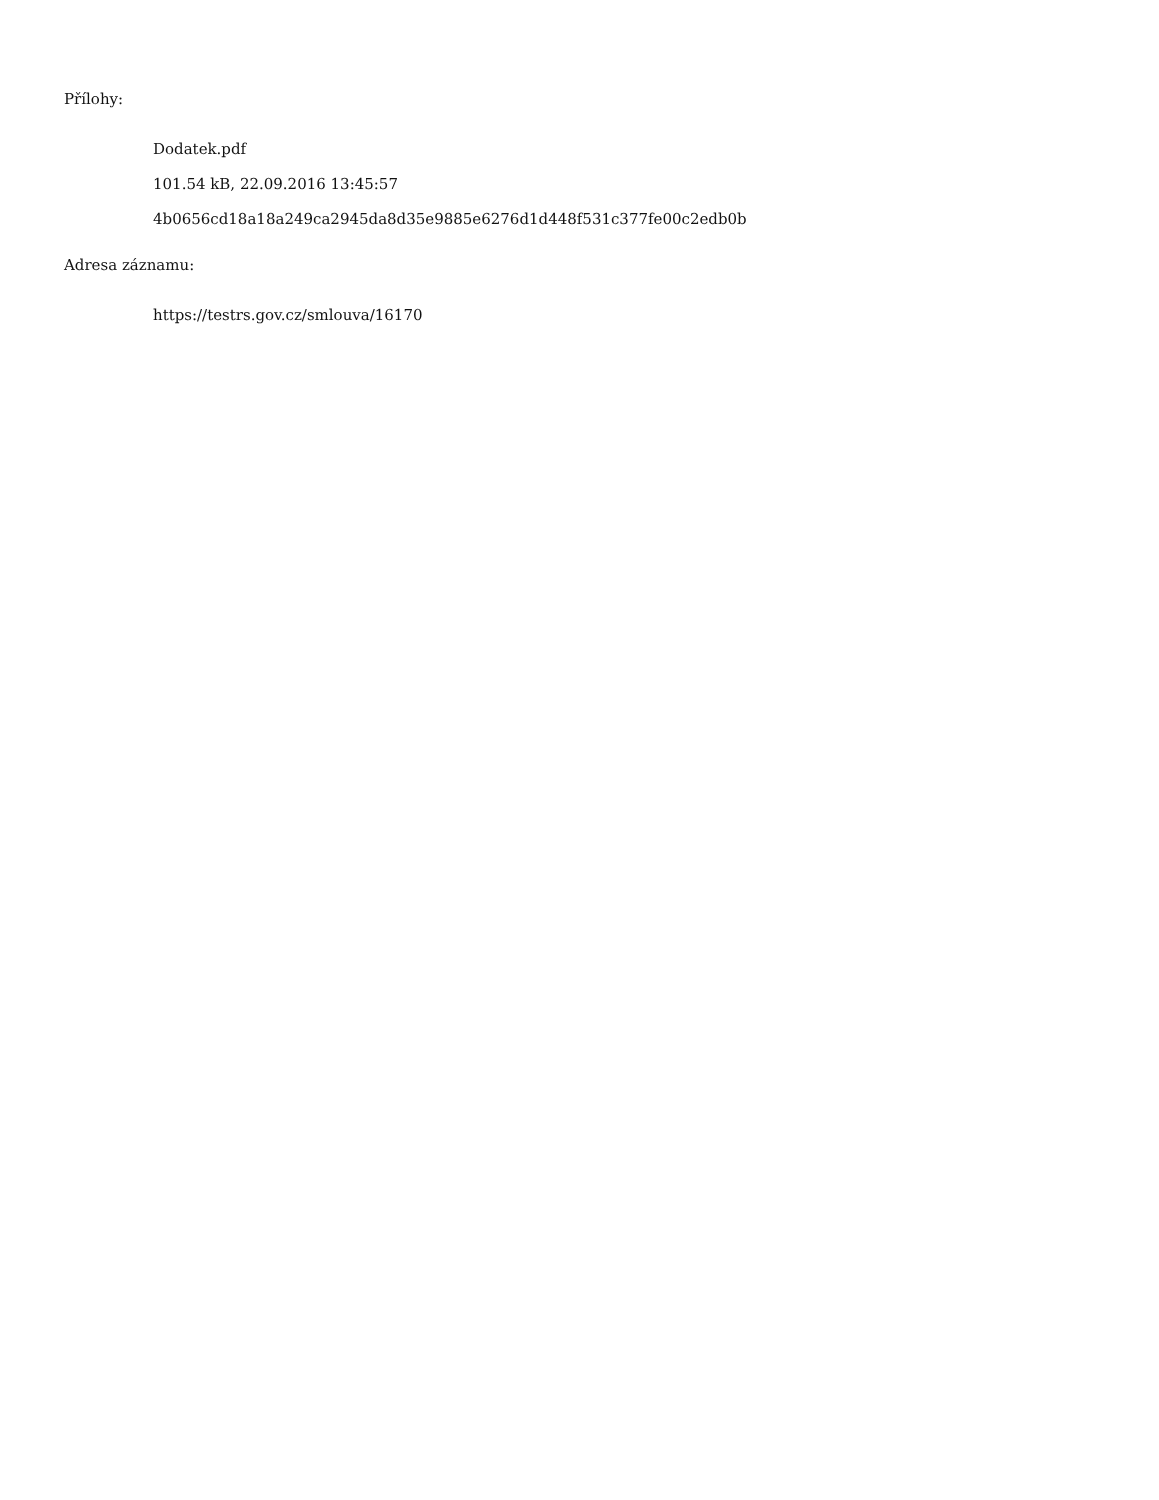Přílohy:
Dodatek.pdf
101.54 kB, 22.09.2016 13:45:57
4b0656cd18a18a249ca2945da8d35e9885e6276d1d448f531c377fe00c2edb0b
Adresa záznamu:
https://testrs.gov.cz/smlouva/16170